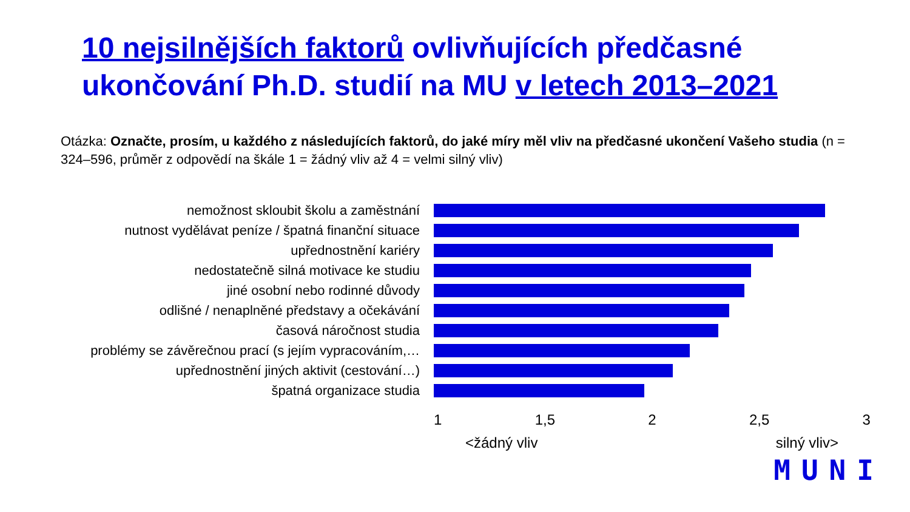10 nejsilnějších faktorů ovlivňujících předčasné ukončování Ph.D. studií na MU v letech 2013–2021
Otázka: Označte, prosím, u každého z následujících faktorů, do jaké míry měl vliv na předčasné ukončení Vašeho studia (n = 324–596, průměr z odpovědí na škále 1 = žádný vliv až 4 = velmi silný vliv)
nemožnost skloubit školu a zaměstnání
nutnost vydělávat peníze / špatná finanční situace
upřednostnění kariéry
nedostatečně silná motivace ke studiu
jiné osobní nebo rodinné důvody
odlišné / nenaplněné představy a očekávání
časová náročnost studia
problémy se závěrečnou prací (s jejím vypracováním,…
upřednostnění jiných aktivit (cestování…)
špatná organizace studia
1 1,5 2 2,5 3
<žádný vliv silný vliv>
MUNI